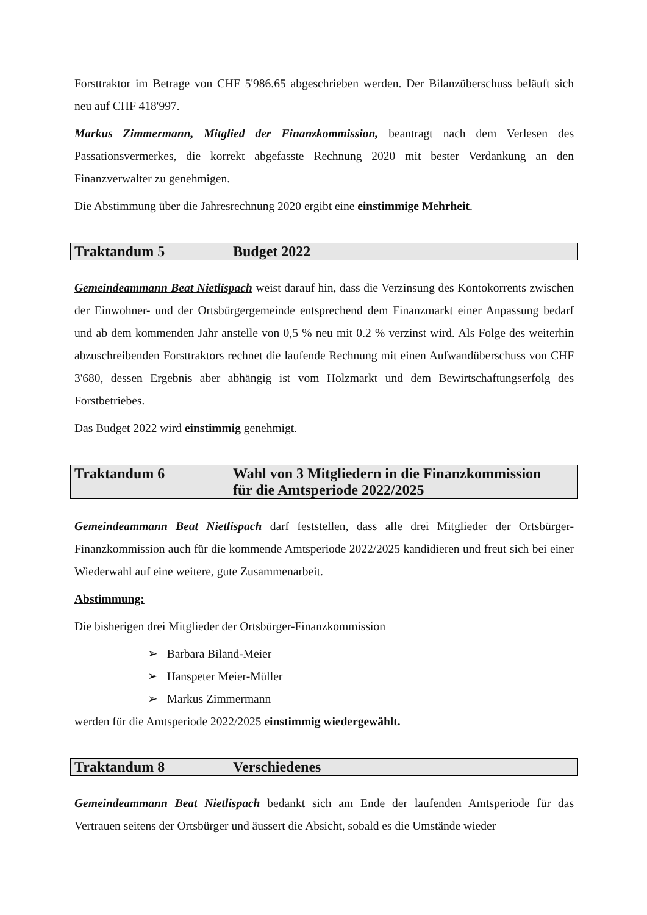Forsttraktor im Betrage von CHF 5'986.65 abgeschrieben werden. Der Bilanzüberschuss beläuft sich neu auf CHF 418'997.
Markus Zimmermann, Mitglied der Finanzkommission, beantragt nach dem Verlesen des Passationsvermerkes, die korrekt abgefasste Rechnung 2020 mit bester Verdankung an den Finanzverwalter zu genehmigen.
Die Abstimmung über die Jahresrechnung 2020 ergibt eine einstimmige Mehrheit.
Traktandum 5 Budget 2022
Gemeindeammann Beat Nietlispach weist darauf hin, dass die Verzinsung des Kontokorrents zwischen der Einwohner- und der Ortsbürgergemeinde entsprechend dem Finanzmarkt einer Anpassung bedarf und ab dem kommenden Jahr anstelle von 0,5 % neu mit 0.2 % verzinst wird. Als Folge des weiterhin abzuschreibenden Forsttraktors rechnet die laufende Rechnung mit einen Aufwandüberschuss von CHF 3'680, dessen Ergebnis aber abhängig ist vom Holzmarkt und dem Bewirtschaftungserfolg des Forstbetriebes.
Das Budget 2022 wird einstimmig genehmigt.
Traktandum 6 Wahl von 3 Mitgliedern in die Finanzkommission
für die Amtsperiode 2022/2025
Gemeindeammann Beat Nietlispach darf feststellen, dass alle drei Mitglieder der Ortsbürger-Finanzkommission auch für die kommende Amtsperiode 2022/2025 kandidieren und freut sich bei einer Wiederwahl auf eine weitere, gute Zusammenarbeit.
Abstimmung:
Die bisherigen drei Mitglieder der Ortsbürger-Finanzkommission
➢ Barbara Biland-Meier
➢ Hanspeter Meier-Müller
➢ Markus Zimmermann
werden für die Amtsperiode 2022/2025 einstimmig wiedergewählt.
Traktandum 8 Verschiedenes
Gemeindeammann Beat Nietlispach bedankt sich am Ende der laufenden Amtsperiode für das Vertrauen seitens der Ortsbürger und äussert die Absicht, sobald es die Umstände wieder